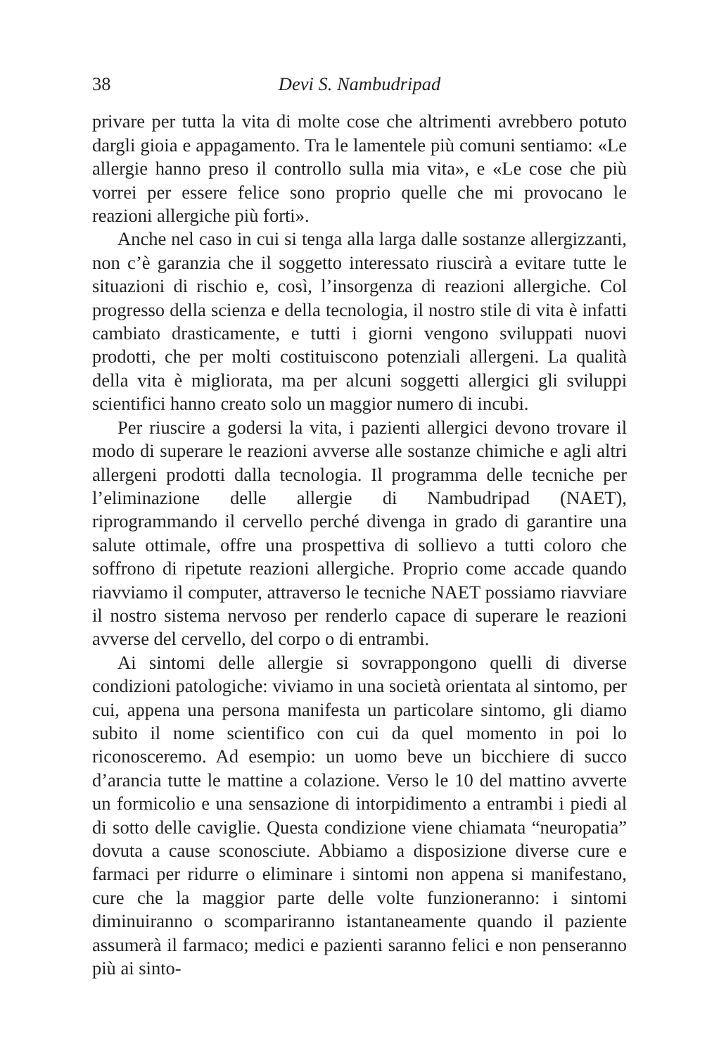38 Devi S. Nambudripad
privare per tutta la vita di molte cose che altrimenti avrebbero potuto dargli gioia e appagamento. Tra le lamentele più comuni sentiamo: «Le allergie hanno preso il controllo sulla mia vita», e «Le cose che più vorrei per essere felice sono proprio quelle che mi provocano le reazioni allergiche più forti».
Anche nel caso in cui si tenga alla larga dalle sostanze allergizzanti, non c’è garanzia che il soggetto interessato riuscirà a evitare tutte le situazioni di rischio e, così, l’insorgenza di reazioni allergiche. Col progresso della scienza e della tecnologia, il nostro stile di vita è infatti cambiato drasticamente, e tutti i giorni vengono sviluppati nuovi prodotti, che per molti costituiscono potenziali allergeni. La qualità della vita è migliorata, ma per alcuni soggetti allergici gli sviluppi scientifici hanno creato solo un maggior numero di incubi.
Per riuscire a godersi la vita, i pazienti allergici devono trovare il modo di superare le reazioni avverse alle sostanze chimiche e agli altri allergeni prodotti dalla tecnologia. Il programma delle tecniche per l’eliminazione delle allergie di Nambudripad (NAET), riprogrammando il cervello perché divenga in grado di garantire una salute ottimale, offre una prospettiva di sollievo a tutti coloro che soffrono di ripetute reazioni allergiche. Proprio come accade quando riavviamo il computer, attraverso le tecniche NAET possiamo riavviare il nostro sistema nervoso per renderlo capace di superare le reazioni avverse del cervello, del corpo o di entrambi.
Ai sintomi delle allergie si sovrappongono quelli di diverse condizioni patologiche: viviamo in una società orientata al sintomo, per cui, appena una persona manifesta un particolare sintomo, gli diamo subito il nome scientifico con cui da quel momento in poi lo riconosceremo. Ad esempio: un uomo beve un bicchiere di succo d’arancia tutte le mattine a colazione. Verso le 10 del mattino avverte un formicolio e una sensazione di intorpidimento a entrambi i piedi al di sotto delle caviglie. Questa condizione viene chiamata “neuropatia” dovuta a cause sconosciute. Abbiamo a disposizione diverse cure e farmaci per ridurre o eliminare i sintomi non appena si manifestano, cure che la maggior parte delle volte funzioneranno: i sintomi diminuiranno o scompariranno istantaneamente quando il paziente assumerà il farmaco; medici e pazienti saranno felici e non penseranno più ai sinto-